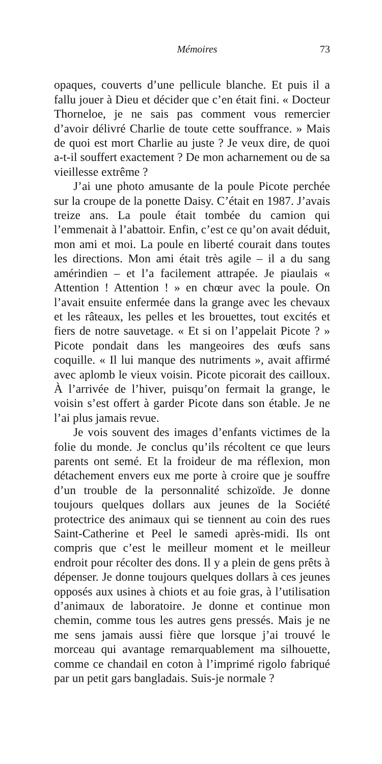Mémoires 73
opaques, couverts d’une pellicule blanche. Et puis il a fallu jouer à Dieu et décider que c’en était fini. « Docteur Thorneloe, je ne sais pas comment vous remercier d’avoir délivré Charlie de toute cette souffrance. » Mais de quoi est mort Charlie au juste ? Je veux dire, de quoi a-t-il souffert exactement ? De mon acharnement ou de sa vieillesse extrême ?
J’ai une photo amusante de la poule Picote perchée sur la croupe de la ponette Daisy. C’était en 1987. J’avais treize ans. La poule était tombée du camion qui l’emmenait à l’abattoir. Enfin, c’est ce qu’on avait déduit, mon ami et moi. La poule en liberté courait dans toutes les directions. Mon ami était très agile – il a du sang amérindien – et l’a facilement attrapée. Je piaulais « Attention ! Attention ! » en chœur avec la poule. On l’avait ensuite enfermée dans la grange avec les chevaux et les râteaux, les pelles et les brouettes, tout excités et fiers de notre sauvetage. « Et si on l’appelait Picote ? » Picote pondait dans les mangeoires des œufs sans coquille. « Il lui manque des nutriments », avait affirmé avec aplomb le vieux voisin. Picote picorait des cailloux. À l’arrivée de l’hiver, puisqu’on fermait la grange, le voisin s’est offert à garder Picote dans son étable. Je ne l’ai plus jamais revue.
Je vois souvent des images d’enfants victimes de la folie du monde. Je conclus qu’ils récoltent ce que leurs parents ont semé. Et la froideur de ma réflexion, mon détachement envers eux me porte à croire que je souffre d’un trouble de la personnalité schizoïde. Je donne toujours quelques dollars aux jeunes de la Société protectrice des animaux qui se tiennent au coin des rues Saint-Catherine et Peel le samedi après-midi. Ils ont compris que c’est le meilleur moment et le meilleur endroit pour récolter des dons. Il y a plein de gens prêts à dépenser. Je donne toujours quelques dollars à ces jeunes opposés aux usines à chiots et au foie gras, à l’utilisation d’animaux de laboratoire. Je donne et continue mon chemin, comme tous les autres gens pressés. Mais je ne me sens jamais aussi fière que lorsque j’ai trouvé le morceau qui avantage remarquablement ma silhouette, comme ce chandail en coton à l’imprimé rigolo fabriqué par un petit gars bangladais. Suis-je normale ?